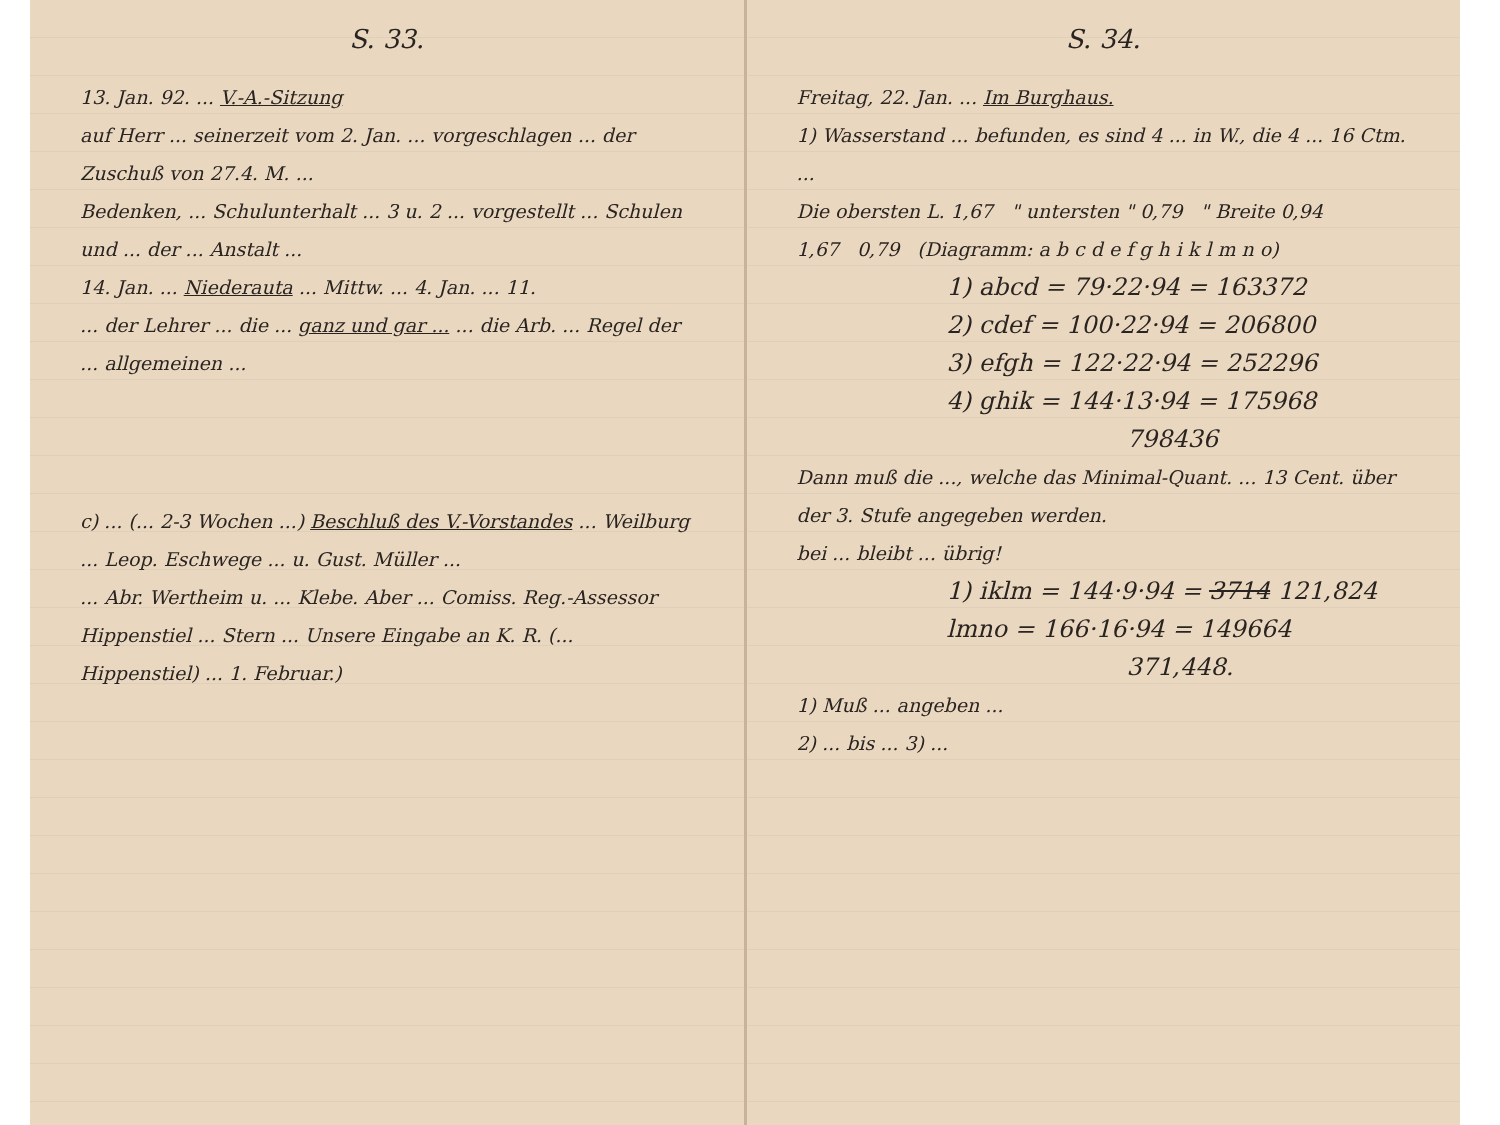S. 33.
13. Jan. 92. ... V.-A.-Sitzung
auf Herr ... seinerzeit vom 2. Jan. ... vorgeschlagen ... der Zuschuß von 27.4. M. ...
Bedenken, ... Schulunterhalt ... 3 u. 2 ... vorgestellt ... Schulen und ... der ... Anstalt ...
14. Jan. ... Niederauta ... Mittw. ... 4. Jan. ... 11.
... der Lehrer ... die ... ganz und gar ... ... die Arb. ... Regel der ... allgemeinen ...
c) ... (... 2-3 Wochen ...) Beschluß des V.-Vorstandes ... Weilburg ... Leop. Eschwege ... u. Gust. Müller ...
... Abr. Wertheim u. ... Klebe. Aber ... Comiss. Reg.-Assessor Hippenstiel ... Stern ... Unsere Eingabe an K. R. (... Hippenstiel) ... 1. Februar.)
S. 34.
Freitag, 22. Jan. ... Im Burghaus.
1) Wasserstand ... befunden, es sind 4 ... in W., die 4 ... 16 Ctm. ...
Die obersten L. 1,67 " untersten " 0,79 " Breite 0,94
1,67 0,79 (Diagramm: a b c d e f g h i k l m n o)
1) abcd = 79·22·94 = 163372
2) cdef = 100·22·94 = 206800
3) efgh = 122·22·94 = 252296
4) ghik = 144·13·94 = 175968
798436
Dann muß die ..., welche das Minimal-Quant. ... 13 Cent. über der 3. Stufe angegeben werden.
bei ... bleibt ... übrig!
1) iklm = 144·9·94 = 3714 121,824
lmno = 166·16·94 = 149664
371,448.
1) Muß ... angeben ...
2) ... bis ... 3) ...